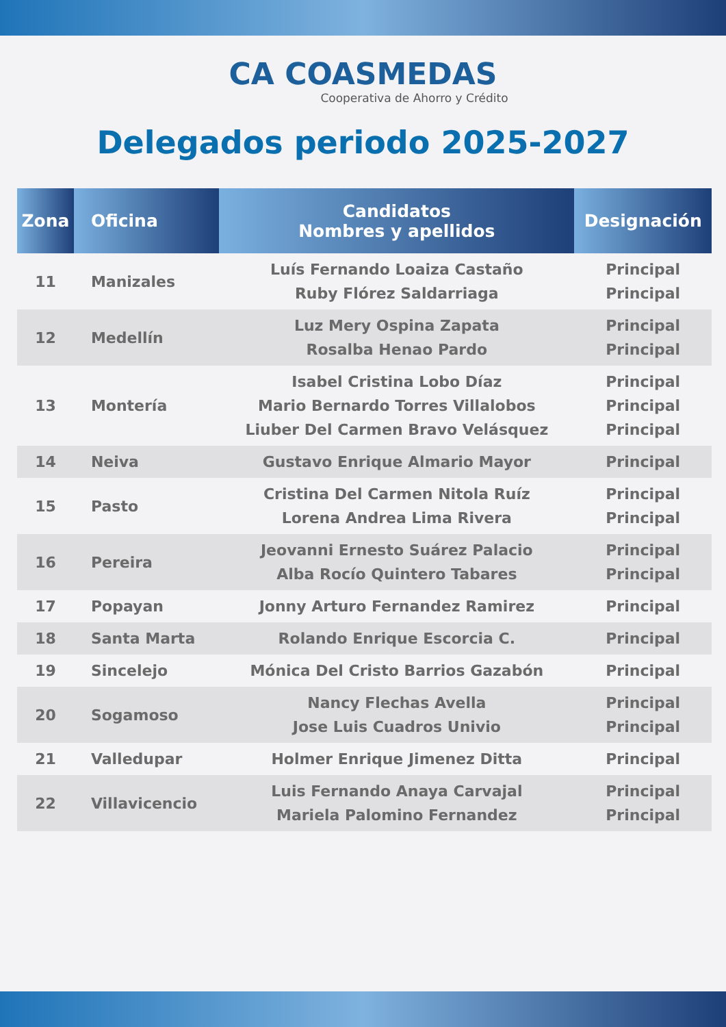CA COASMEDAS
Cooperativa de Ahorro y Crédito
Delegados periodo 2025-2027
| Zona | Oficina | Candidatos Nombres y apellidos | Designación |
| --- | --- | --- | --- |
| 11 | Manizales | Luís Fernando Loaiza Castaño Ruby Flórez Saldarriaga | Principal Principal |
| 12 | Medellín | Luz Mery Ospina Zapata Rosalba Henao Pardo | Principal Principal |
| 13 | Montería | Isabel Cristina Lobo Díaz Mario Bernardo Torres Villalobos Liuber Del Carmen Bravo Velásquez | Principal Principal Principal |
| 14 | Neiva | Gustavo Enrique Almario Mayor | Principal |
| 15 | Pasto | Cristina Del Carmen Nitola Ruíz Lorena Andrea Lima Rivera | Principal Principal |
| 16 | Pereira | Jeovanni Ernesto Suárez Palacio Alba Rocío Quintero Tabares | Principal Principal |
| 17 | Popayan | Jonny Arturo Fernandez Ramirez | Principal |
| 18 | Santa Marta | Rolando Enrique Escorcia C. | Principal |
| 19 | Sincelejo | Mónica Del Cristo Barrios Gazabón | Principal |
| 20 | Sogamoso | Nancy Flechas Avella Jose Luis Cuadros Univio | Principal Principal |
| 21 | Valledupar | Holmer Enrique Jimenez Ditta | Principal |
| 22 | Villavicencio | Luis Fernando Anaya Carvajal Mariela Palomino Fernandez | Principal Principal |